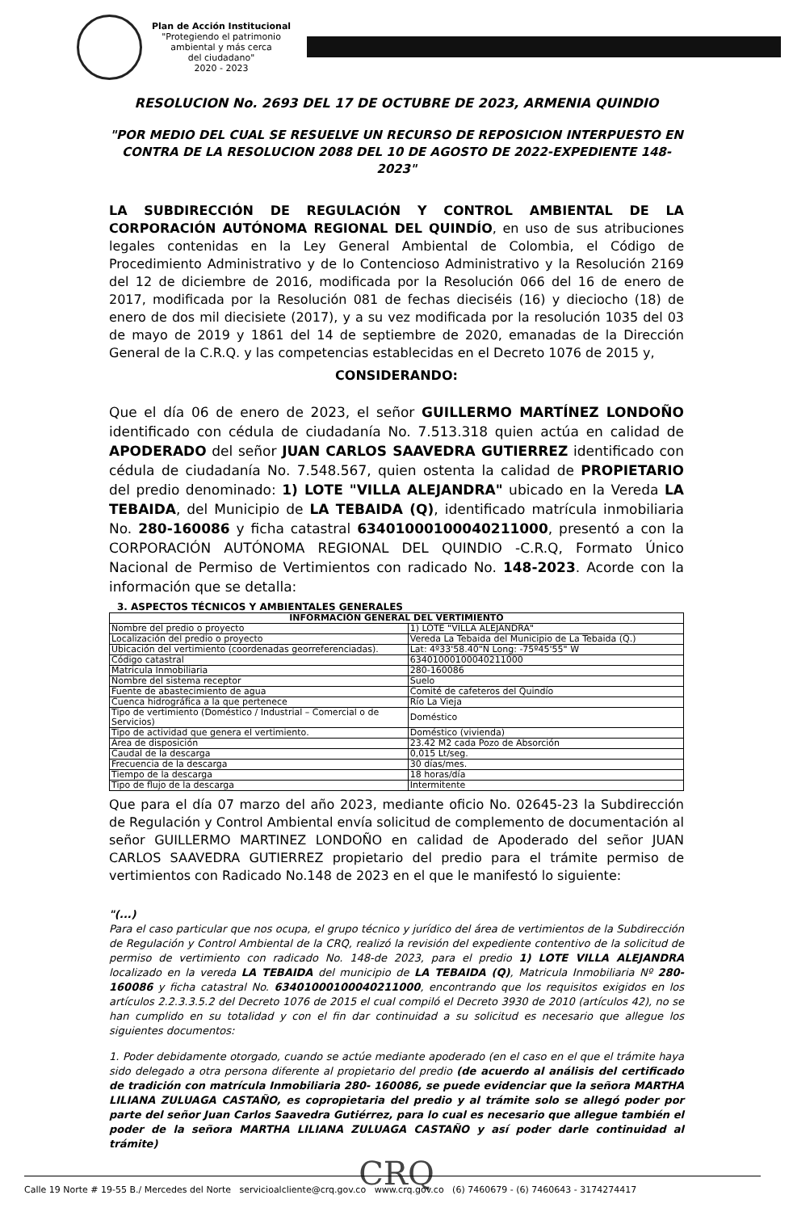Plan de Acción Institucional
"Protegiendo el patrimonio
ambiental y más cerca
del ciudadano"
2020 - 2023
RESOLUCION No. 2693 DEL 17 DE OCTUBRE DE 2023, ARMENIA QUINDIO
"POR MEDIO DEL CUAL SE RESUELVE UN RECURSO DE REPOSICION INTERPUESTO EN CONTRA DE LA RESOLUCION 2088 DEL 10 DE AGOSTO DE 2022-EXPEDIENTE 148-2023"
LA SUBDIRECCIÓN DE REGULACIÓN Y CONTROL AMBIENTAL DE LA CORPORACIÓN AUTÓNOMA REGIONAL DEL QUINDÍO, en uso de sus atribuciones legales contenidas en la Ley General Ambiental de Colombia, el Código de Procedimiento Administrativo y de lo Contencioso Administrativo y la Resolución 2169 del 12 de diciembre de 2016, modificada por la Resolución 066 del 16 de enero de 2017, modificada por la Resolución 081 de fechas dieciséis (16) y dieciocho (18) de enero de dos mil diecisiete (2017), y a su vez modificada por la resolución 1035 del 03 de mayo de 2019 y 1861 del 14 de septiembre de 2020, emanadas de la Dirección General de la C.R.Q. y las competencias establecidas en el Decreto 1076 de 2015 y,
CONSIDERANDO:
Que el día 06 de enero de 2023, el señor GUILLERMO MARTÍNEZ LONDOÑO identificado con cédula de ciudadanía No. 7.513.318 quien actúa en calidad de APODERADO del señor JUAN CARLOS SAAVEDRA GUTIERREZ identificado con cédula de ciudadanía No. 7.548.567, quien ostenta la calidad de PROPIETARIO del predio denominado: 1) LOTE "VILLA ALEJANDRA" ubicado en la Vereda LA TEBAIDA, del Municipio de LA TEBAIDA (Q), identificado matrícula inmobiliaria No. 280-160086 y ficha catastral 63401000100040211000, presentó a con la CORPORACIÓN AUTÓNOMA REGIONAL DEL QUINDIO -C.R.Q, Formato Único Nacional de Permiso de Vertimientos con radicado No. 148-2023. Acorde con la información que se detalla:
3. ASPECTOS TÉCNICOS Y AMBIENTALES GENERALES
| INFORMACIÓN GENERAL DEL VERTIMIENTO | |
| --- | --- |
| Nombre del predio o proyecto | 1) LOTE "VILLA ALEJANDRA" |
| Localización del predio o proyecto | Vereda La Tebaida del Municipio de La Tebaida (Q.) |
| Ubicación del vertimiento (coordenadas georreferenciadas). | Lat: 4º33'58.40"N Long: -75º45'55" W |
| Código catastral | 63401000100040211000 |
| Matricula Inmobiliaria | 280-160086 |
| Nombre del sistema receptor | Suelo |
| Fuente de abastecimiento de agua | Comité de cafeteros del Quindío |
| Cuenca hidrográfica a la que pertenece | Río La Vieja |
| Tipo de vertimiento (Doméstico / Industrial – Comercial o de Servicios) | Doméstico |
| Tipo de actividad que genera el vertimiento. | Doméstico (vivienda) |
| Área de disposición | 23.42 M2 cada Pozo de Absorción |
| Caudal de la descarga | 0,015 Lt/seg. |
| Frecuencia de la descarga | 30 días/mes. |
| Tiempo de la descarga | 18 horas/día |
| Tipo de flujo de la descarga | Intermitente |
Que para el día 07 marzo del año 2023, mediante oficio No. 02645-23 la Subdirección de Regulación y Control Ambiental envía solicitud de complemento de documentación al señor GUILLERMO MARTINEZ LONDOÑO en calidad de Apoderado del señor JUAN CARLOS SAAVEDRA GUTIERREZ propietario del predio para el trámite permiso de vertimientos con Radicado No.148 de 2023 en el que le manifestó lo siguiente:
"(...)
Para el caso particular que nos ocupa, el grupo técnico y jurídico del área de vertimientos de la Subdirección de Regulación y Control Ambiental de la CRQ, realizó la revisión del expediente contentivo de la solicitud de permiso de vertimiento con radicado No. 148-de 2023, para el predio 1) LOTE VILLA ALEJANDRA localizado en la vereda LA TEBAIDA del municipio de LA TEBAIDA (Q), Matricula Inmobiliaria Nº 280-160086 y ficha catastral No. 63401000100040211000, encontrando que los requisitos exigidos en los artículos 2.2.3.3.5.2 del Decreto 1076 de 2015 el cual compiló el Decreto 3930 de 2010 (artículos 42), no se han cumplido en su totalidad y con el fin dar continuidad a su solicitud es necesario que allegue los siguientes documentos:
1. Poder debidamente otorgado, cuando se actúe mediante apoderado (en el caso en el que el trámite haya sido delegado a otra persona diferente al propietario del predio (de acuerdo al análisis del certificado de tradición con matrícula Inmobiliaria 280- 160086, se puede evidenciar que la señora MARTHA LILIANA ZULUAGA CASTAÑO, es copropietaria del predio y al trámite solo se allegó poder por parte del señor Juan Carlos Saavedra Gutiérrez, para lo cual es necesario que allegue también el poder de la señora MARTHA LILIANA ZULUAGA CASTAÑO y así poder darle continuidad al trámite)
CRQ
Calle 19 Norte # 19-55 B./ Mercedes del Norte servicioalcliente@crq.gov.co www.crq.gov.co (6) 7460679 - (6) 7460643 - 3174274417